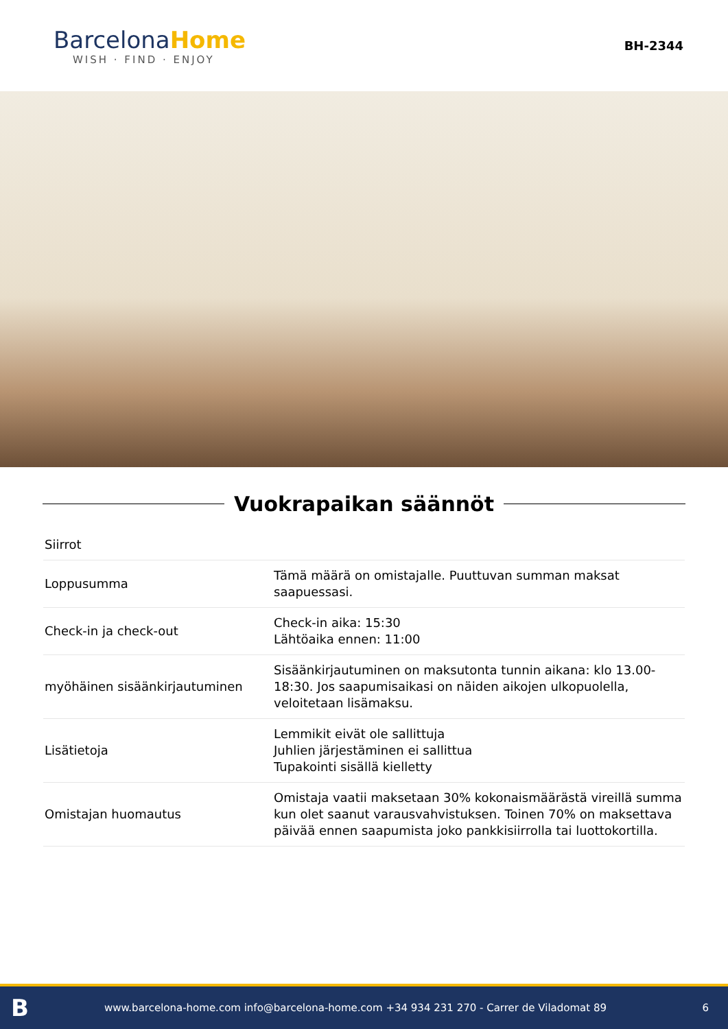BarcelonaHome
WISH · FIND · ENJOY
BH-2344
Vuokrapaikan säännöt
| Siirrot | |
| Loppusumma | Tämä määrä on omistajalle. Puuttuvan summan maksat saapuessasi. |
| Check-in ja check-out | Check-in aika: 15:30 Lähtöaika ennen: 11:00 |
| myöhäinen sisäänkirjautuminen | Sisäänkirjautuminen on maksutonta tunnin aikana: klo 13.00-18:30. Jos saapumisaikasi on näiden aikojen ulkopuolella, veloitetaan lisämaksu. |
| Lisätietoja | Lemmikit eivät ole sallittuja Juhlien järjestäminen ei sallittua Tupakointi sisällä kielletty |
| Omistajan huomautus | Omistaja vaatii maksetaan 30% kokonaismäärästä vireillä summa kun olet saanut varausvahvistuksen. Toinen 70% on maksettava päivää ennen saapumista joko pankkisiirrolla tai luottokortilla. |
Bwww.barcelona-home.com info@barcelona-home.com +34 934 231 270 - Carrer de Viladomat 89 6